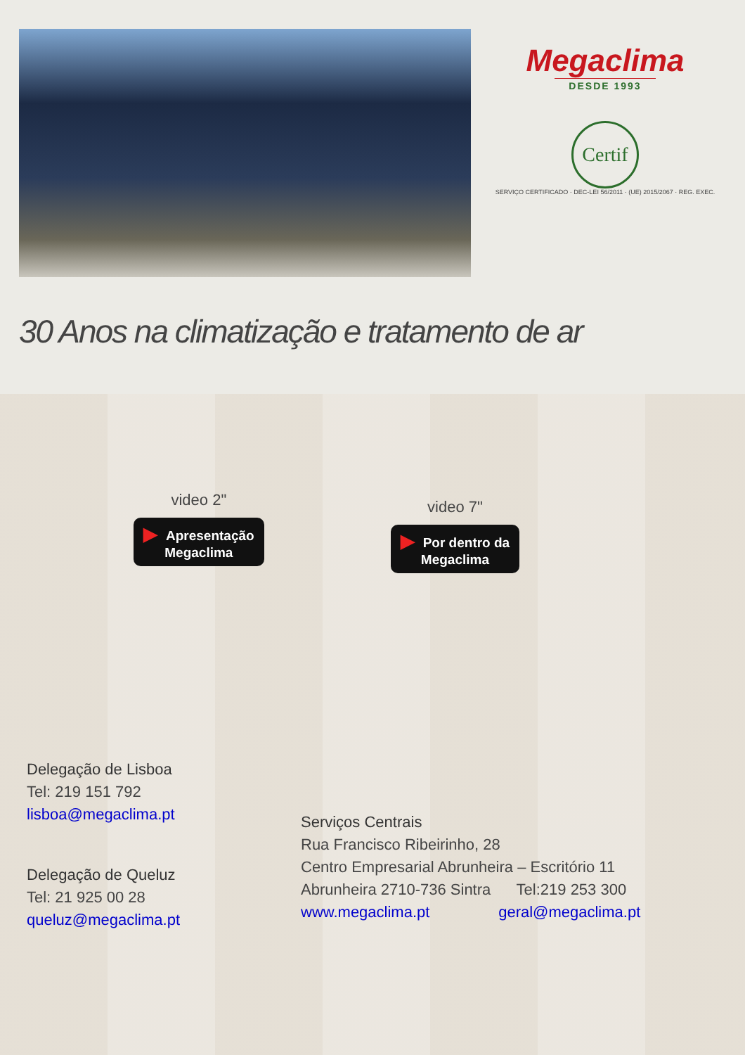Megaclima
DESDE 1993
Certif
SERVIÇO CERTIFICADO · DEC-LEI 56/2011 · (UE) 2015/2067 · REG. EXEC.
30 Anos na climatização e tratamento de ar
video 2"
▶ Apresentação
Megaclima
video 7"
▶ Por dentro da
Megaclima
Delegação de Lisboa
Tel: 219 151 792
lisboa@megaclima.pt
Delegação de Queluz
Tel: 21 925 00 28
queluz@megaclima.pt
Serviços Centrais
Rua Francisco Ribeirinho, 28
Centro Empresarial Abrunheira – Escritório 11
Abrunheira 2710-736 Sintra Tel:219 253 300
www.megaclima.pt geral@megaclima.pt